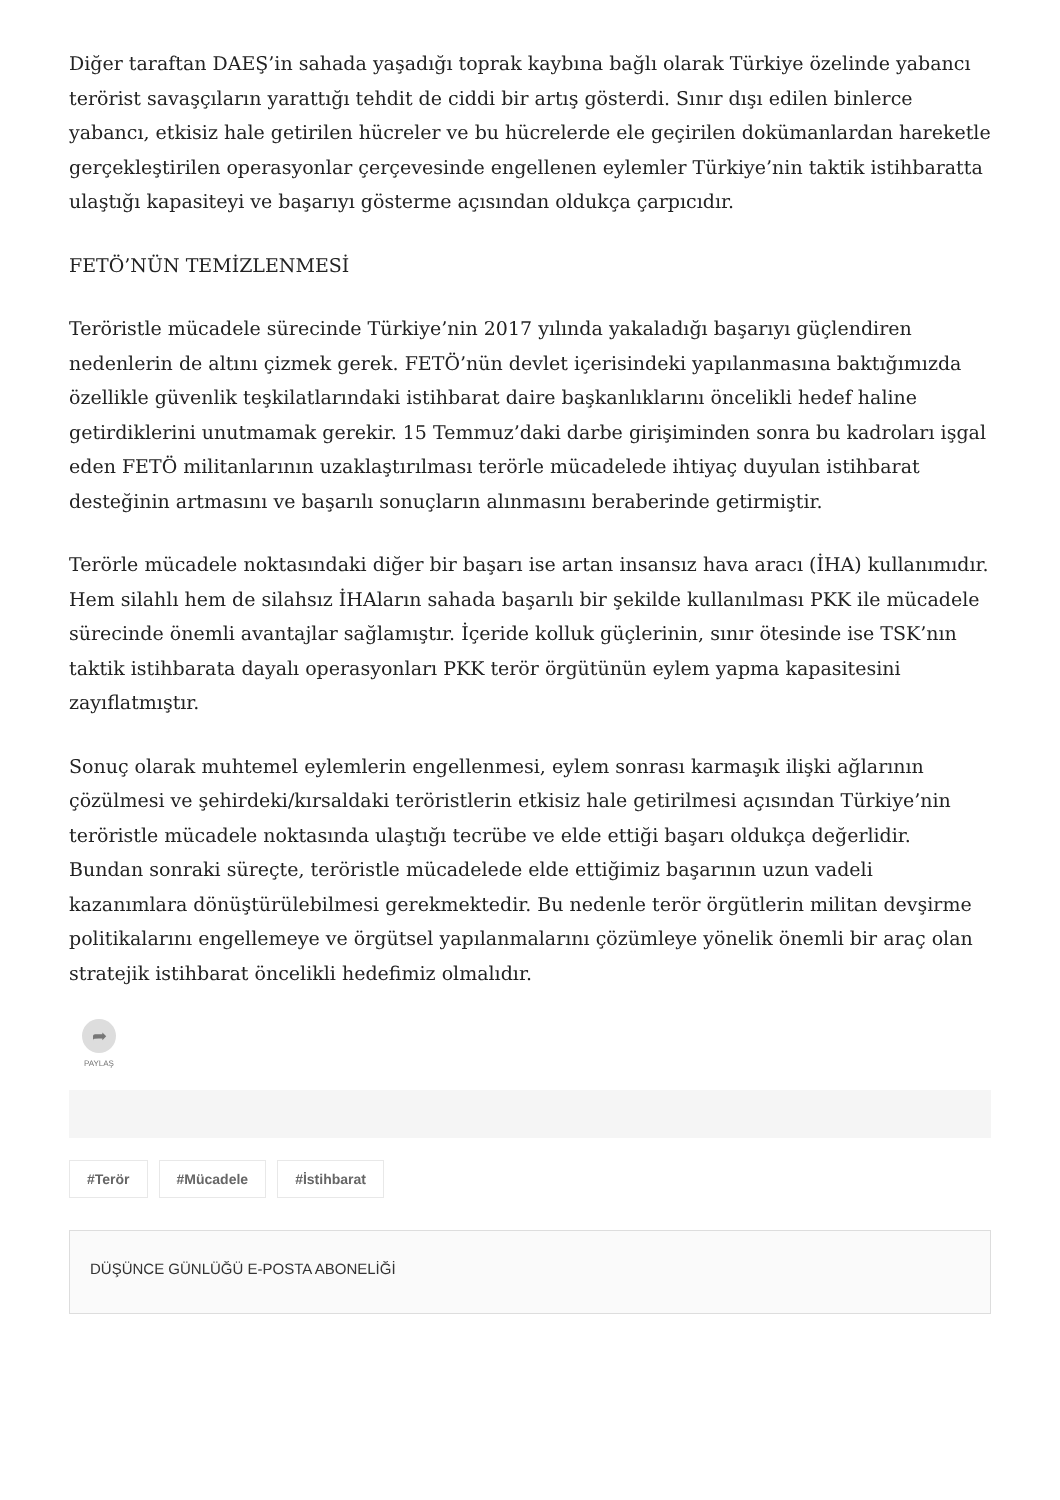Diğer taraftan DAEŞ’in sahada yaşadığı toprak kaybına bağlı olarak Türkiye özelinde yabancı terörist savaşçıların yarattığı tehdit de ciddi bir artış gösterdi. Sınır dışı edilen binlerce yabancı, etkisiz hale getirilen hücreler ve bu hücrelerde ele geçirilen dokümanlardan hareketle gerçekleştirilen operasyonlar çerçevesinde engellenen eylemler Türkiye’nin taktik istihbaratta ulaştığı kapasiteyi ve başarıyı gösterme açısından oldukça çarpıcıdır.
FETÖ’NÜN TEMİZLENMESİ
Teröristle mücadele sürecinde Türkiye’nin 2017 yılında yakaladığı başarıyı güçlendiren nedenlerin de altını çizmek gerek. FETÖ’nün devlet içerisindeki yapılanmasına baktığımızda özellikle güvenlik teşkilatlarındaki istihbarat daire başkanlıklarını öncelikli hedef haline getirdiklerini unutmamak gerekir. 15 Temmuz’daki darbe girişiminden sonra bu kadroları işgal eden FETÖ militanlarının uzaklaştırılması terörle mücadelede ihtiyaç duyulan istihbarat desteğinin artmasını ve başarılı sonuçların alınmasını beraberinde getirmiştir.
Terörle mücadele noktasındaki diğer bir başarı ise artan insansız hava aracı (İHA) kullanımıdır. Hem silahlı hem de silahsız İHAların sahada başarılı bir şekilde kullanılması PKK ile mücadele sürecinde önemli avantajlar sağlamıştır. İçeride kolluk güçlerinin, sınır ötesinde ise TSK’nın taktik istihbarata dayalı operasyonları PKK terör örgütünün eylem yapma kapasitesini zayıflatmıştır.
Sonuç olarak muhtemel eylemlerin engellenmesi, eylem sonrası karmaşık ilişki ağlarının çözülmesi ve şehirdeki/kırsaldaki teröristlerin etkisiz hale getirilmesi açısından Türkiye’nin teröristle mücadele noktasında ulaştığı tecrübe ve elde ettiği başarı oldukça değerlidir. Bundan sonraki süreçte, teröristle mücadelede elde ettiğimiz başarının uzun vadeli kazanımlara dönüştürülebilmesi gerekmektedir. Bu nedenle terör örgütlerin militan devşirme politikalarını engellemeye ve örgütsel yapılanmalarını çözümleye yönelik önemli bir araç olan stratejik istihbarat öncelikli hedefimiz olmalıdır.
➦
PAYLAŞ
#Terör #Mücadele #İstihbarat
DÜŞÜNCE GÜNLÜĞÜ E-POSTA ABONELİĞİ